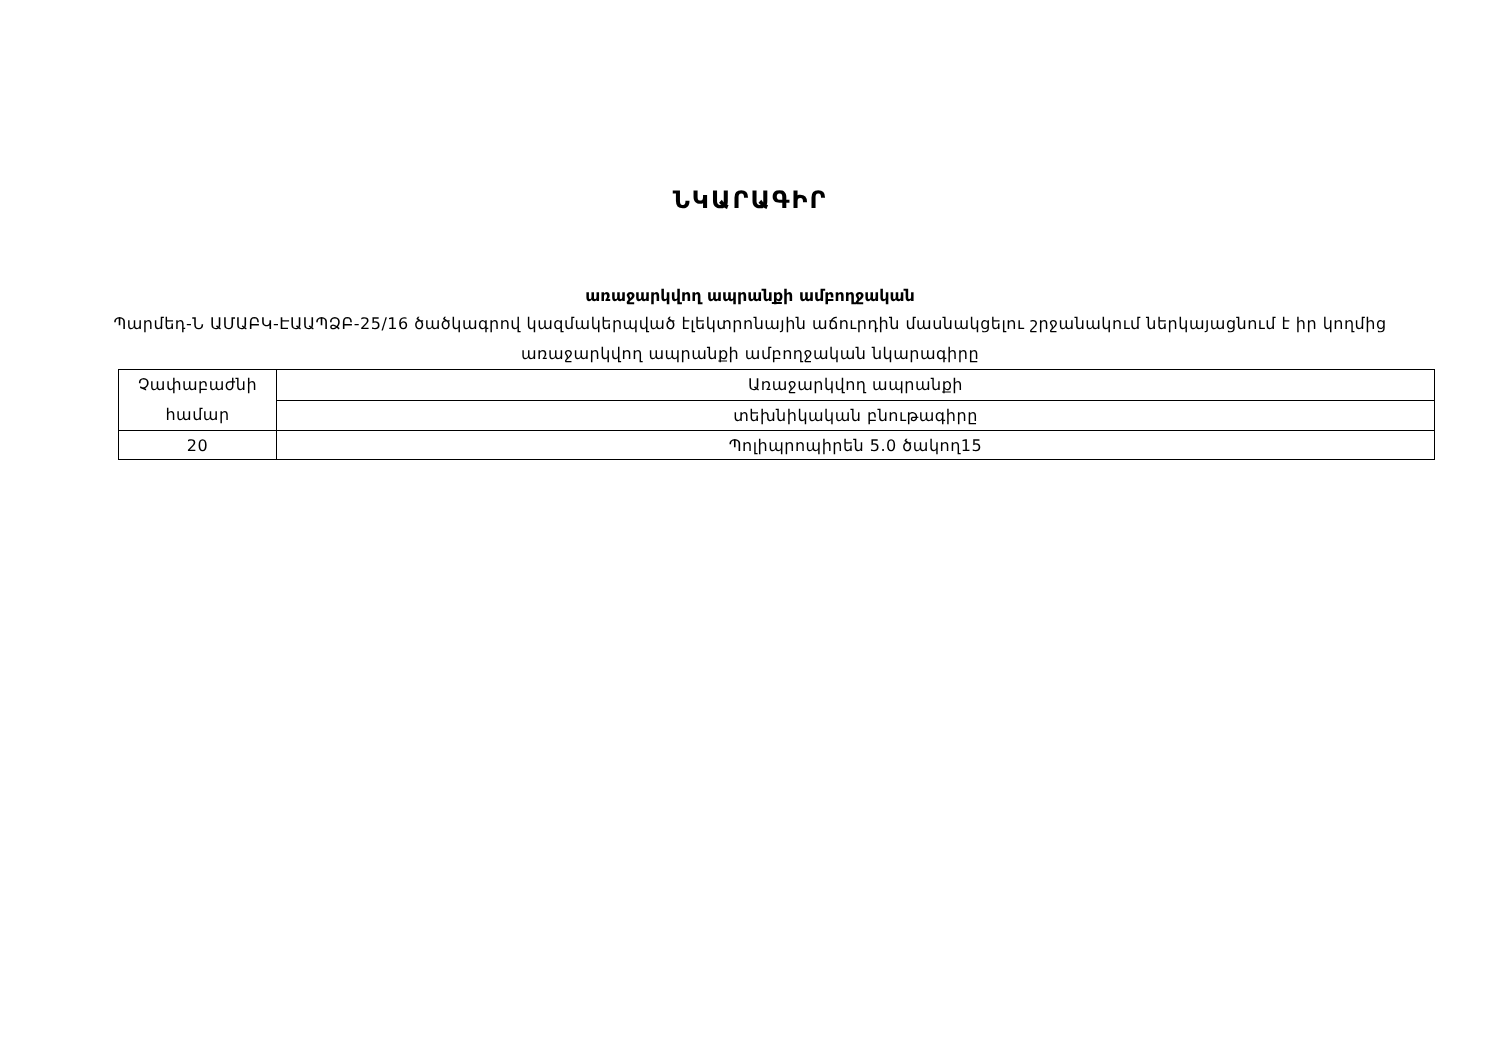ՆԿԱՐԱԳԻՐ
առաջարկվող ապրանքի ամբողջական
Պարմեդ-Ն ԱՄԱԲԿ-ԷԱԱՊՁԲ-25/16 ծածկագրով կազմակերպված էլեկտրոնային աճուրդին մասնակցելու շրջանակում ներկայացնում է իր կողմից առաջարկվող ապրանքի ամբողջական նկարագիրը
| Չափաբաժնի համար | Առաջարկվող ապրանքի |
| | տեխնիկական բնութագիրը |
| 20 | Պոլիպրոպիրեն 5.0 ծակող15 |